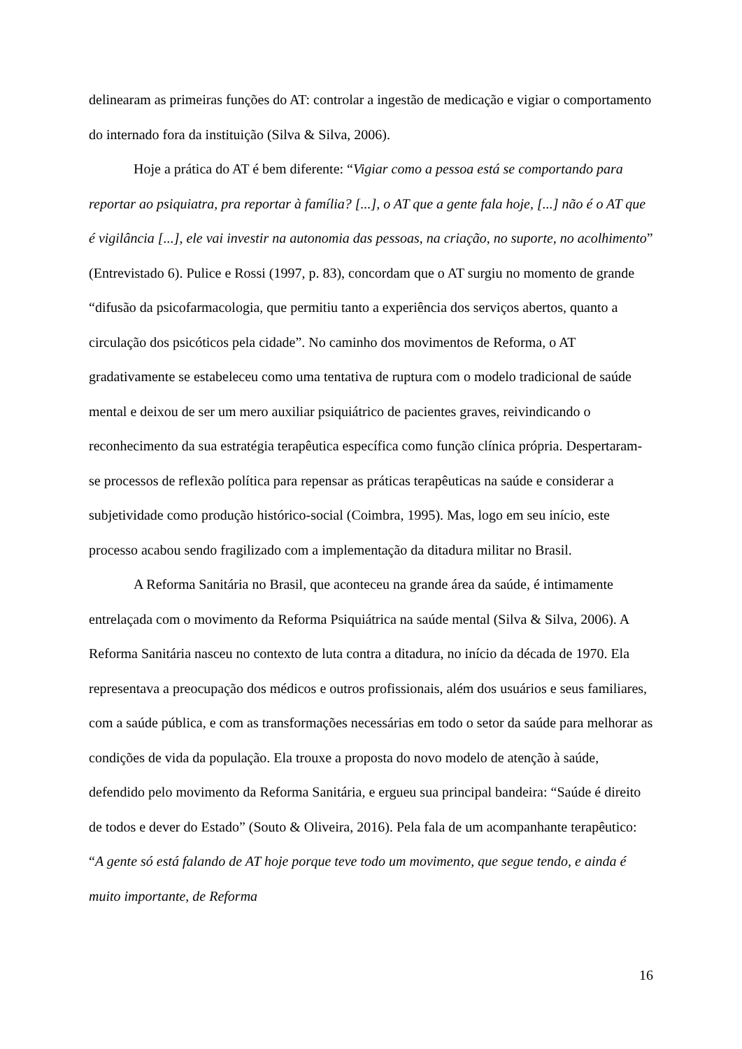delinearam as primeiras funções do AT: controlar a ingestão de medicação e vigiar o comportamento do internado fora da instituição (Silva & Silva, 2006).
Hoje a prática do AT é bem diferente: “Vigiar como a pessoa está se comportando para reportar ao psiquiatra, pra reportar à família? [...], o AT que a gente fala hoje, [...] não é o AT que é vigilância [...], ele vai investir na autonomia das pessoas, na criação, no suporte, no acolhimento” (Entrevistado 6). Pulice e Rossi (1997, p. 83), concordam que o AT surgiu no momento de grande “difusão da psicofarmacologia, que permitiu tanto a experiência dos serviços abertos, quanto a circulação dos psicóticos pela cidade”. No caminho dos movimentos de Reforma, o AT gradativamente se estabeleceu como uma tentativa de ruptura com o modelo tradicional de saúde mental e deixou de ser um mero auxiliar psiquiátrico de pacientes graves, reivindicando o reconhecimento da sua estratégia terapêutica específica como função clínica própria. Despertaram-se processos de reflexão política para repensar as práticas terapêuticas na saúde e considerar a subjetividade como produção histórico-social (Coimbra, 1995). Mas, logo em seu início, este processo acabou sendo fragilizado com a implementação da ditadura militar no Brasil.
A Reforma Sanitária no Brasil, que aconteceu na grande área da saúde, é intimamente entrelaçada com o movimento da Reforma Psiquiátrica na saúde mental (Silva & Silva, 2006). A Reforma Sanitária nasceu no contexto de luta contra a ditadura, no início da década de 1970. Ela representava a preocupação dos médicos e outros profissionais, além dos usuários e seus familiares, com a saúde pública, e com as transformações necessárias em todo o setor da saúde para melhorar as condições de vida da população. Ela trouxe a proposta do novo modelo de atenção à saúde, defendido pelo movimento da Reforma Sanitária, e ergueu sua principal bandeira: “Saúde é direito de todos e dever do Estado” (Souto & Oliveira, 2016). Pela fala de um acompanhante terapêutico: “A gente só está falando de AT hoje porque teve todo um movimento, que segue tendo, e ainda é muito importante, de Reforma
16